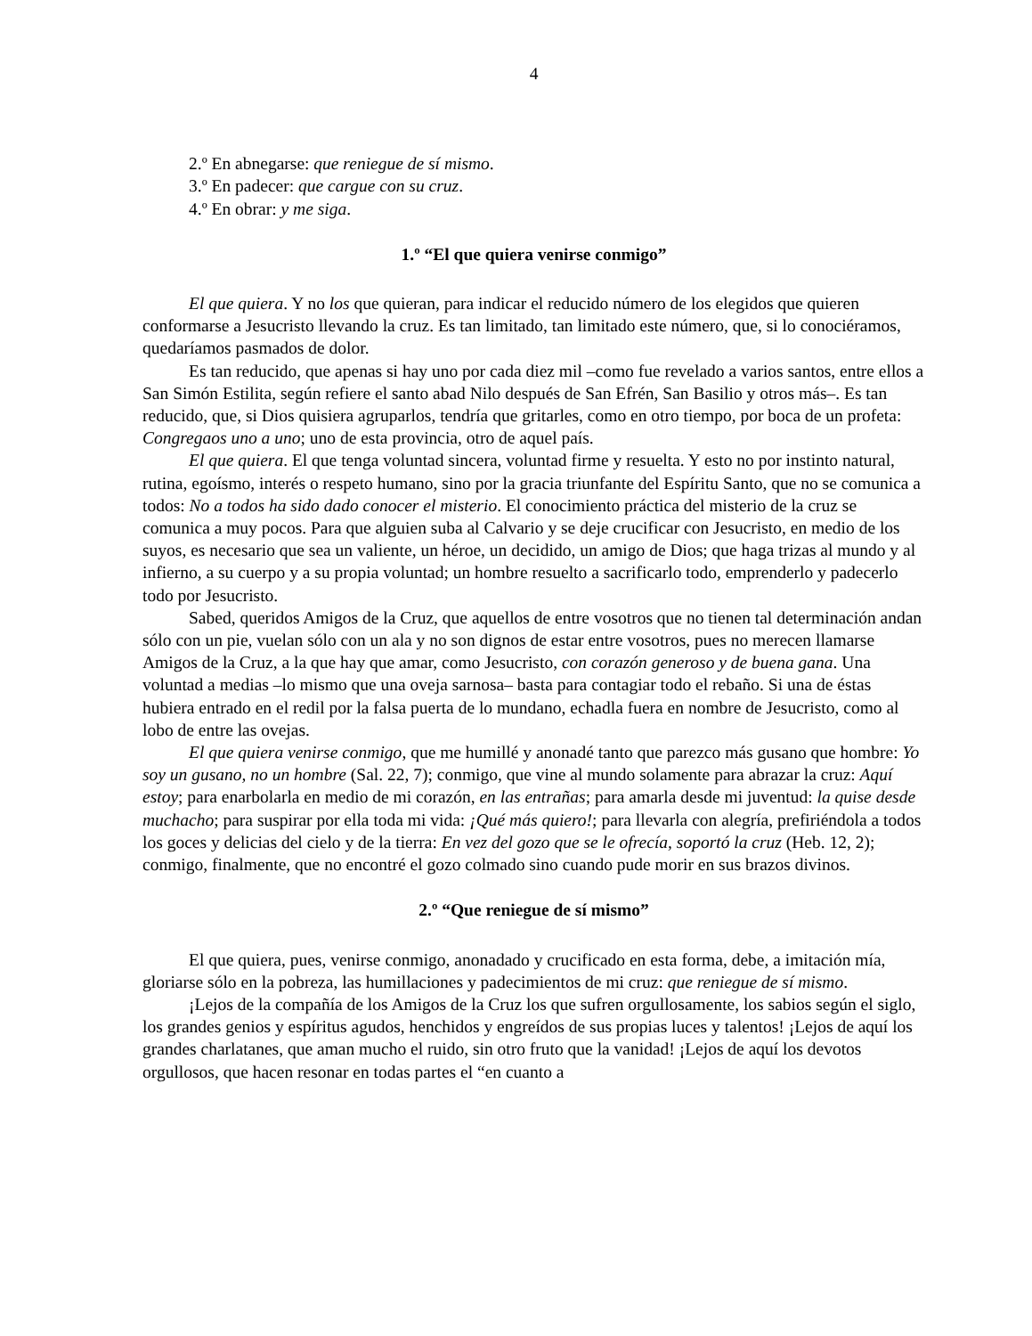4
2.º En abnegarse: que reniegue de sí mismo.
3.º En padecer: que cargue con su cruz.
4.º En obrar: y me siga.
1.º “El que quiera venirse conmigo”
El que quiera. Y no los que quieran, para indicar el reducido número de los elegidos que quieren conformarse a Jesucristo llevando la cruz. Es tan limitado, tan limitado este número, que, si lo conociéramos, quedaríamos pasmados de dolor.
Es tan reducido, que apenas si hay uno por cada diez mil –como fue revelado a varios santos, entre ellos a San Simón Estilita, según refiere el santo abad Nilo después de San Efrén, San Basilio y otros más–. Es tan reducido, que, si Dios quisiera agruparlos, tendría que gritarles, como en otro tiempo, por boca de un profeta: Congregaos uno a uno; uno de esta provincia, otro de aquel país.
El que quiera. El que tenga voluntad sincera, voluntad firme y resuelta. Y esto no por instinto natural, rutina, egoísmo, interés o respeto humano, sino por la gracia triunfante del Espíritu Santo, que no se comunica a todos: No a todos ha sido dado conocer el misterio. El conocimiento práctica del misterio de la cruz se comunica a muy pocos. Para que alguien suba al Calvario y se deje crucificar con Jesucristo, en medio de los suyos, es necesario que sea un valiente, un héroe, un decidido, un amigo de Dios; que haga trizas al mundo y al infierno, a su cuerpo y a su propia voluntad; un hombre resuelto a sacrificarlo todo, emprenderlo y padecerlo todo por Jesucristo.
Sabed, queridos Amigos de la Cruz, que aquellos de entre vosotros que no tienen tal determinación andan sólo con un pie, vuelan sólo con un ala y no son dignos de estar entre vosotros, pues no merecen llamarse Amigos de la Cruz, a la que hay que amar, como Jesucristo, con corazón generoso y de buena gana. Una voluntad a medias –lo mismo que una oveja sarnosa– basta para contagiar todo el rebaño. Si una de éstas hubiera entrado en el redil por la falsa puerta de lo mundano, echadla fuera en nombre de Jesucristo, como al lobo de entre las ovejas.
El que quiera venirse conmigo, que me humillé y anonadé tanto que parezco más gusano que hombre: Yo soy un gusano, no un hombre (Sal. 22, 7); conmigo, que vine al mundo solamente para abrazar la cruz: Aquí estoy; para enarbolarla en medio de mi corazón, en las entrañas; para amarla desde mi juventud: la quise desde muchacho; para suspirar por ella toda mi vida: ¡Qué más quiero!; para llevarla con alegría, prefiriéndola a todos los goces y delicias del cielo y de la tierra: En vez del gozo que se le ofrecía, soportó la cruz (Heb. 12, 2); conmigo, finalmente, que no encontré el gozo colmado sino cuando pude morir en sus brazos divinos.
2.º “Que reniegue de sí mismo”
El que quiera, pues, venirse conmigo, anonadado y crucificado en esta forma, debe, a imitación mía, gloriarse sólo en la pobreza, las humillaciones y padecimientos de mi cruz: que reniegue de sí mismo.
¡Lejos de la compañía de los Amigos de la Cruz los que sufren orgullosamente, los sabios según el siglo, los grandes genios y espíritus agudos, henchidos y engreídos de sus propias luces y talentos! ¡Lejos de aquí los grandes charlatanes, que aman mucho el ruido, sin otro fruto que la vanidad! ¡Lejos de aquí los devotos orgullosos, que hacen resonar en todas partes el “en cuanto a